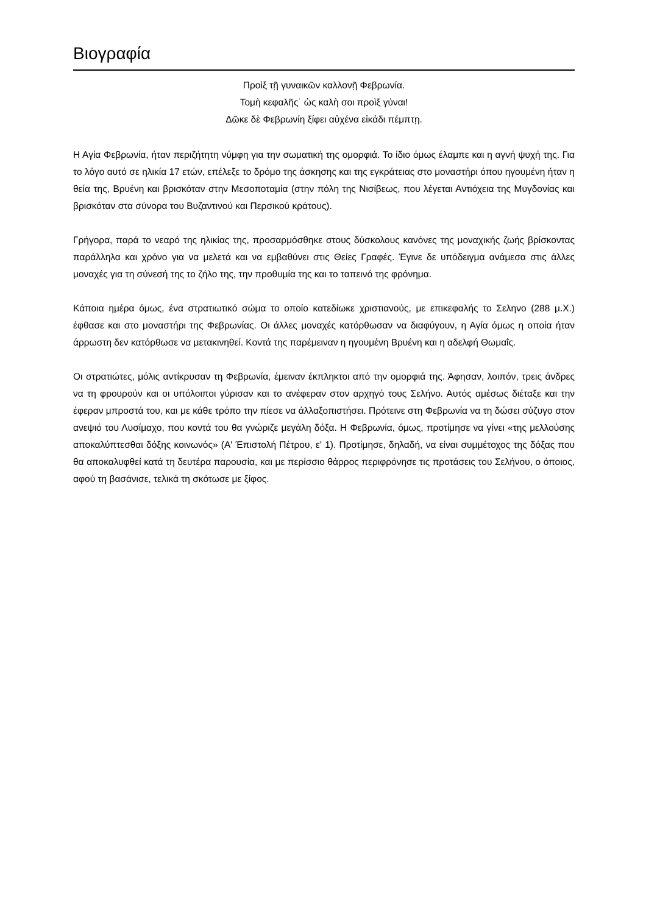Βιογραφία
Προὶξ τῇ γυναικῶν καλλονῇ Φεβρωνία.
Τομὴ κεφαλῆς˙ ὡς καλὴ σοι προὶξ γύναι!
Δῶκε δὲ Φεβρωνίη ξίφει αὐχένα εἰκάδι πέμπτῃ.
Η Αγία Φεβρωνία, ήταν περιζήτητη νύμφη για την σωματική της ομορφιά. Το ίδιο όμως έλαμπε και η αγνή ψυχή της. Για το λόγο αυτό σε ηλικία 17 ετών, επέλεξε το δρόμο της άσκησης και της εγκράτειας στο μοναστήρι όπου ηγουμένη ήταν η θεία της, Βρυένη και βρισκόταν στην Μεσοποταμία (στην πόλη της Νισίβεως, που λέγεται Αντιόχεια της Μυγδονίας και βρισκόταν στα σύνορα του Βυζαντινού και Περσικού κράτους).
Γρήγορα, παρά το νεαρό της ηλικίας της, προσαρμόσθηκε στους δύσκολους κανόνες της μοναχικής ζωής βρίσκοντας παράλληλα και χρόνο για να μελετά και να εμβαθύνει στις Θείες Γραφές. Έγινε δε υπόδειγμα ανάμεσα στις άλλες μοναχές για τη σύνεσή της το ζήλο της, την προθυμία της και το ταπεινό της φρόνημα.
Κάποια ημέρα όμως, ένα στρατιωτικό σώμα το οποίο κατεδίωκε χριστιανούς, με επικεφαλής το Σεληνο (288 μ.Χ.) έφθασε και στο μοναστήρι της Φεβρωνίας. Οι άλλες μοναχές κατόρθωσαν να διαφύγουν, η Αγία όμως η οποία ήταν άρρωστη δεν κατόρθωσε να μετακινηθεί. Κοντά της παρέμειναν η ηγουμένη Βρυένη και η αδελφή Θωμαΐς.
Οι στρατιώτες, μόλις αντίκρυσαν τη Φεβρωνία, έμειναν έκπληκτοι από την ομορφιά της. Άφησαν, λοιπόν, τρεις άνδρες να τη φρουρούν και οι υπόλοιποι γύρισαν και το ανέφεραν στον αρχηγό τους Σελήνο. Αυτός αμέσως διέταξε και την έφεραν μπροστά του, και με κάθε τρόπο την πίεσε να άλλαξοπιστήσει. Πρότεινε στη Φεβρωνία να τη δώσει σύζυγο στον ανεψιό του Λυσίμαχο, που κοντά του θα γνώριζε μεγάλη δόξα. Η Φεβρωνία, όμως, προτίμησε να γίνει «της μελλούσης αποκαλύπτεσθαι δόξης κοινωνός» (Α' Έπιστολή Πέτρου, ε' 1). Προτίμησε, δηλαδή, να είναι συμμέτοχος της δόξας που θα αποκαλυφθεί κατά τη δευτέρα παρουσία, και με περίσσιο θάρρος περιφρόνησε τις προτάσεις του Σελήνου, ο όποιος, αφού τη βασάνισε, τελικά τη σκότωσε με ξίφος.